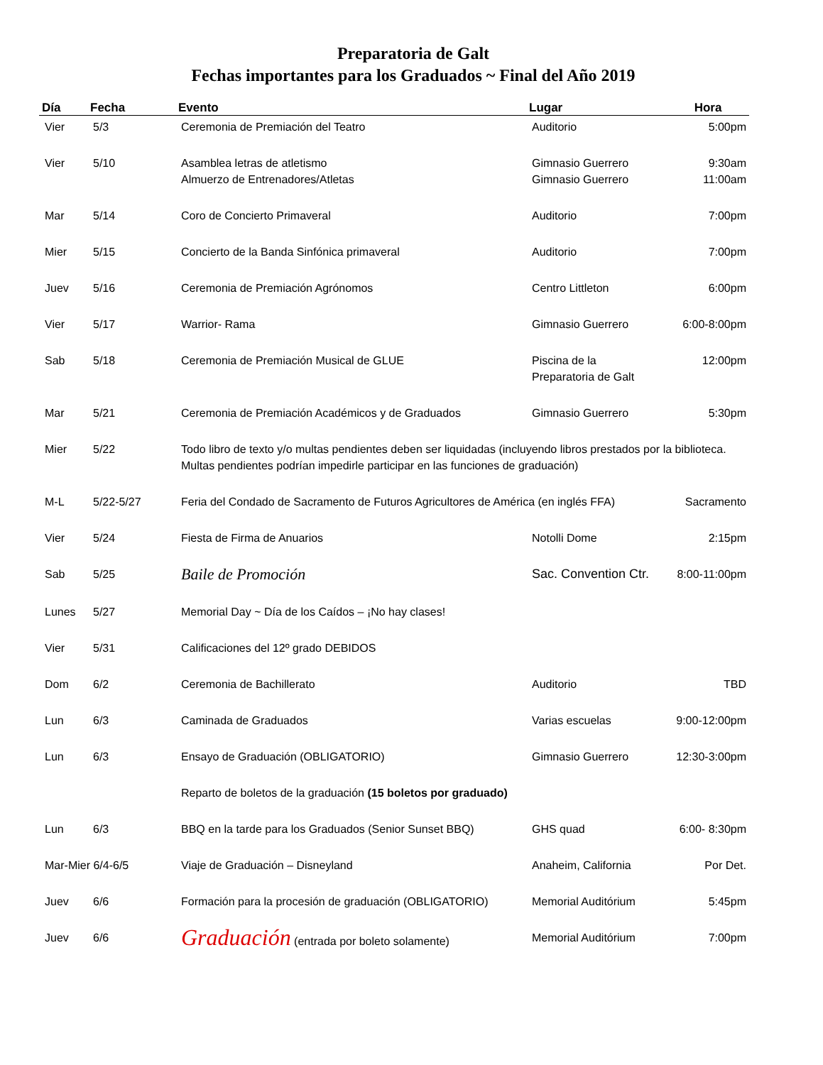Preparatoria de Galt
Fechas importantes para los Graduados ~ Final del Año 2019
| Día | Fecha | Evento | Lugar | Hora |
| --- | --- | --- | --- | --- |
| Vier | 5/3 | Ceremonia de Premiación del Teatro | Auditorio | 5:00pm |
| Vier | 5/10 | Asamblea letras de atletismo Almuerzo de Entrenadores/Atletas | Gimnasio Guerrero Gimnasio Guerrero | 9:30am 11:00am |
| Mar | 5/14 | Coro de Concierto Primaveral | Auditorio | 7:00pm |
| Mier | 5/15 | Concierto de la Banda Sinfónica primaveral | Auditorio | 7:00pm |
| Juev | 5/16 | Ceremonia de Premiación Agrónomos | Centro Littleton | 6:00pm |
| Vier | 5/17 | Warrior- Rama | Gimnasio Guerrero | 6:00-8:00pm |
| Sab | 5/18 | Ceremonia de Premiación Musical de GLUE | Piscina de la Preparatoria de Galt | 12:00pm |
| Mar | 5/21 | Ceremonia de Premiación Académicos y de Graduados | Gimnasio Guerrero | 5:30pm |
| Mier | 5/22 | Todo libro de texto y/o multas pendientes deben ser liquidadas (incluyendo libros prestados por la biblioteca. Multas pendientes podrían impedirle participar en las funciones de graduación) | | |
| M-L | 5/22-5/27 | Feria del Condado de Sacramento de Futuros Agricultores de América (en inglés FFA) | | Sacramento |
| Vier | 5/24 | Fiesta de Firma de Anuarios | Notolli Dome | 2:15pm |
| Sab | 5/25 | Baile de Promoción | Sac. Convention Ctr. | 8:00-11:00pm |
| Lunes | 5/27 | Memorial Day ~ Día de los Caídos – ¡No hay clases! | | |
| Vier | 5/31 | Calificaciones del 12º grado DEBIDOS | | |
| Dom | 6/2 | Ceremonia de Bachillerato | Auditorio | TBD |
| Lun | 6/3 | Caminada de Graduados | Varias escuelas | 9:00-12:00pm |
| Lun | 6/3 | Ensayo de Graduación (OBLIGATORIO) | Gimnasio Guerrero | 12:30-3:00pm |
| | | Reparto de boletos de la graduación (15 boletos por graduado) | | |
| Lun | 6/3 | BBQ en la tarde para los Graduados (Senior Sunset BBQ) | GHS quad | 6:00- 8:30pm |
| Mar-Mier 6/4-6/5 | | Viaje de Graduación – Disneyland | Anaheim, California | Por Det. |
| Juev | 6/6 | Formación para la procesión de graduación (OBLIGATORIO) | Memorial Auditórium | 5:45pm |
| Juev | 6/6 | Graduación (entrada por boleto solamente) | Memorial Auditórium | 7:00pm |